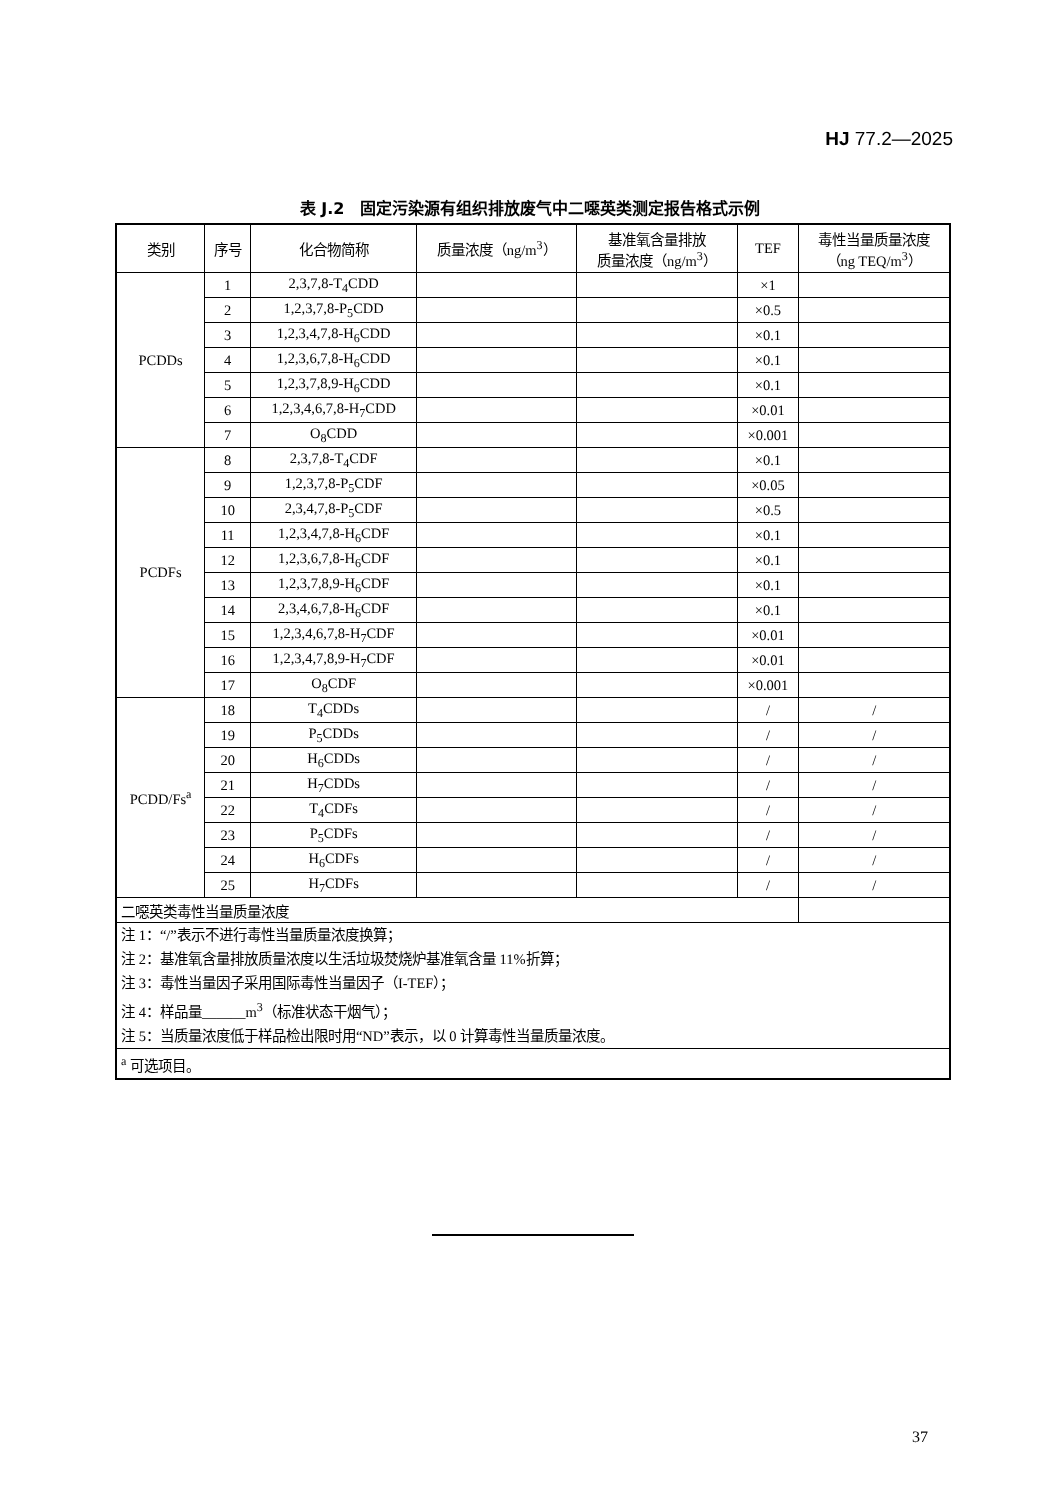HJ 77.2—2025
表 J.2　固定污染源有组织排放废气中二噁英类测定报告格式示例
| 类别 | 序号 | 化合物简称 | 质量浓度（ng/m<sup>3</sup>） | 基准氧含量排放 质量浓度（ng/m<sup>3</sup>） | TEF | 毒性当量质量浓度 （ng TEQ/m<sup>3</sup>） |
| --- | --- | --- | --- | --- | --- | --- |
| PCDDs | 1 | 2,3,7,8-T<sub>4</sub>CDD | | | ×1 | |
| | 2 | 1,2,3,7,8-P<sub>5</sub>CDD | | | ×0.5 | |
| | 3 | 1,2,3,4,7,8-H<sub>6</sub>CDD | | | ×0.1 | |
| | 4 | 1,2,3,6,7,8-H<sub>6</sub>CDD | | | ×0.1 | |
| | 5 | 1,2,3,7,8,9-H<sub>6</sub>CDD | | | ×0.1 | |
| | 6 | 1,2,3,4,6,7,8-H<sub>7</sub>CDD | | | ×0.01 | |
| | 7 | O<sub>8</sub>CDD | | | ×0.001 | |
| PCDFs | 8 | 2,3,7,8-T<sub>4</sub>CDF | | | ×0.1 | |
| | 9 | 1,2,3,7,8-P<sub>5</sub>CDF | | | ×0.05 | |
| | 10 | 2,3,4,7,8-P<sub>5</sub>CDF | | | ×0.5 | |
| | 11 | 1,2,3,4,7,8-H<sub>6</sub>CDF | | | ×0.1 | |
| | 12 | 1,2,3,6,7,8-H<sub>6</sub>CDF | | | ×0.1 | |
| | 13 | 1,2,3,7,8,9-H<sub>6</sub>CDF | | | ×0.1 | |
| | 14 | 2,3,4,6,7,8-H<sub>6</sub>CDF | | | ×0.1 | |
| | 15 | 1,2,3,4,6,7,8-H<sub>7</sub>CDF | | | ×0.01 | |
| | 16 | 1,2,3,4,7,8,9-H<sub>7</sub>CDF | | | ×0.01 | |
| | 17 | O<sub>8</sub>CDF | | | ×0.001 | |
| PCDD/Fs<sup>a</sup> | 18 | T<sub>4</sub>CDDs | | | / | / |
| | 19 | P<sub>5</sub>CDDs | | | / | / |
| | 20 | H<sub>6</sub>CDDs | | | / | / |
| | 21 | H<sub>7</sub>CDDs | | | / | / |
| | 22 | T<sub>4</sub>CDFs | | | / | / |
| | 23 | P<sub>5</sub>CDFs | | | / | / |
| | 24 | H<sub>6</sub>CDFs | | | / | / |
| | 25 | H<sub>7</sub>CDFs | | | / | / |
| 二噁英类毒性当量质量浓度 | | | | | | |
| 注 1：“/”表示不进行毒性当量质量浓度换算； 注 2：基准氧含量排放质量浓度以生活垃圾焚烧炉基准氧含量 11%折算； 注 3：毒性当量因子采用国际毒性当量因子（I-TEF）； 注 4：样品量______m<sup>3</sup>（标准状态干烟气）； 注 5：当质量浓度低于样品检出限时用“ND”表示，以 0 计算毒性当量质量浓度。 | | | | | | |
| <sup>a</sup> 可选项目。 | | | | | | |
37